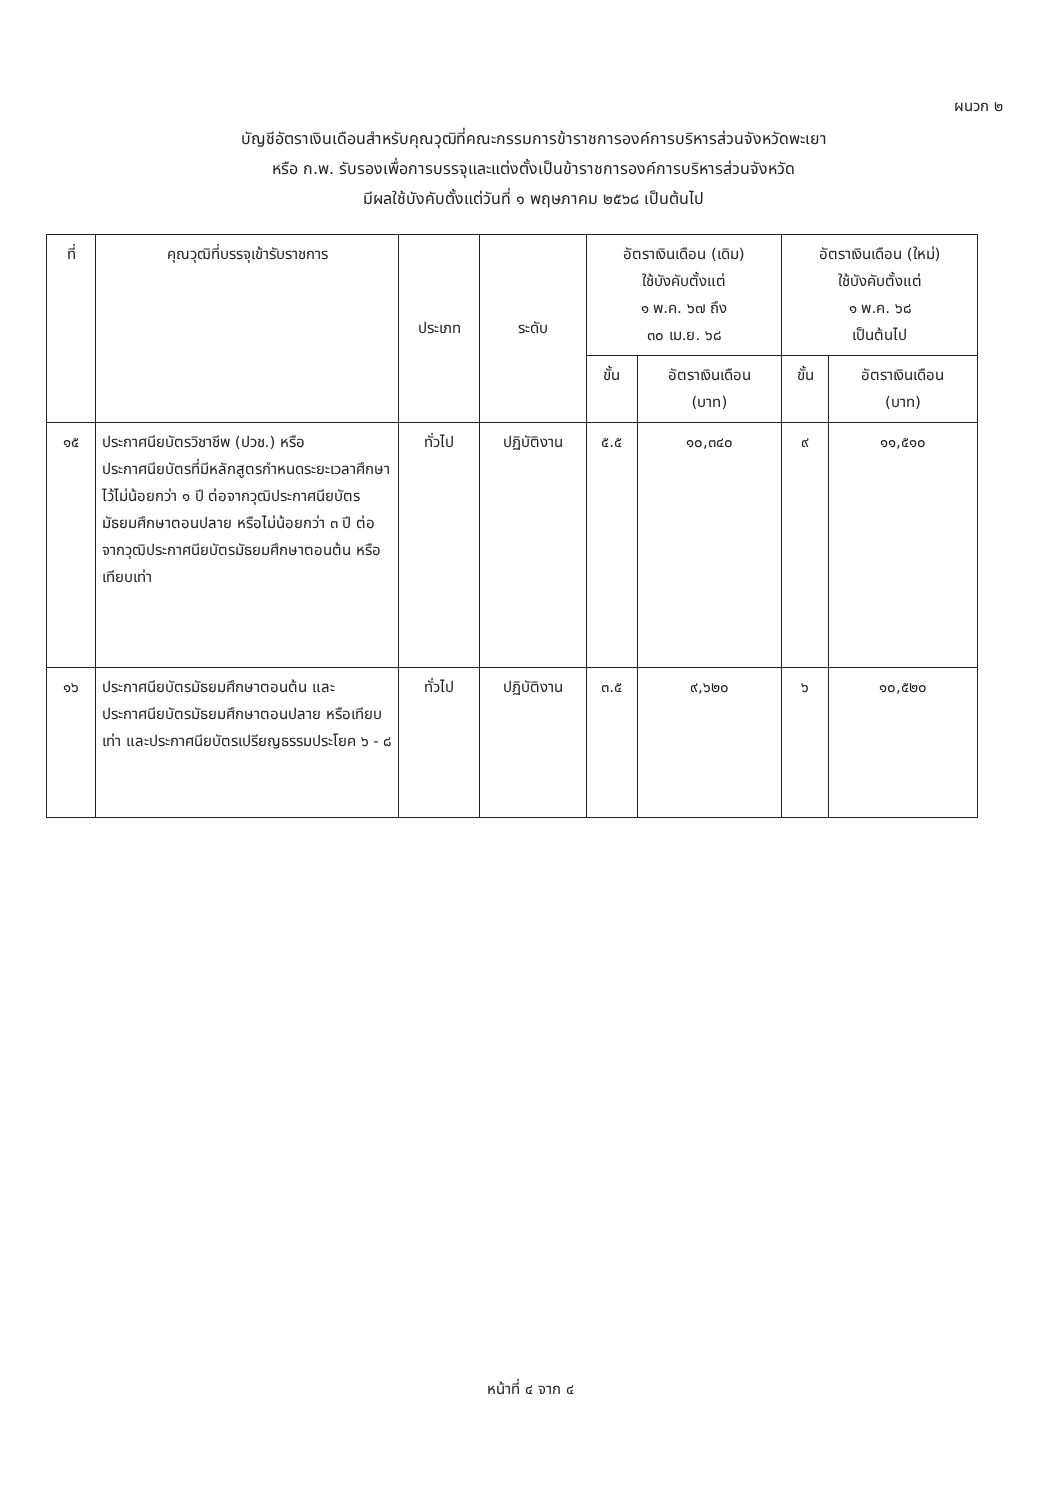ผนวก ๒
บัญชีอัตราเงินเดือนสำหรับคุณวุฒิที่คณะกรรมการข้าราชการองค์การบริหารส่วนจังหวัดพะเยา
หรือ ก.พ. รับรองเพื่อการบรรจุและแต่งตั้งเป็นข้าราชการองค์การบริหารส่วนจังหวัด
มีผลใช้บังคับตั้งแต่วันที่ ๑ พฤษภาคม ๒๕๖๘ เป็นต้นไป
| ที่ | คุณวุฒิที่บรรจุเข้ารับราชการ | ประเภท | ระดับ | อัตราเงินเดือน (เดิม) ใช้บังคับตั้งแต่ ๑ พ.ค. ๖๗ ถึง ๓๐ เม.ย. ๖๘ | | อัตราเงินเดือน (ใหม่) ใช้บังคับตั้งแต่ ๑ พ.ค. ๖๘ เป็นต้นไป | |
| --- | --- | --- | --- | --- | --- | --- | --- |
| | | | | ขั้น | อัตราเงินเดือน (บาท) | ขั้น | อัตราเงินเดือน (บาท) |
| ๑๕ | ประกาศนียบัตรวิชาชีพ (ปวช.) หรือประกาศนียบัตรที่มีหลักสูตรกำหนดระยะเวลาศึกษาไว้ไม่น้อยกว่า ๑ ปี ต่อจากวุฒิประกาศนียบัตรมัธยมศึกษาตอนปลาย หรือไม่น้อยกว่า ๓ ปี ต่อจากวุฒิประกาศนียบัตรมัธยมศึกษาตอนต้น หรือเทียบเท่า | ทั่วไป | ปฏิบัติงาน | ๕.๕ | ๑๐,๓๔๐ | ๙ | ๑๑,๕๑๐ |
| ๑๖ | ประกาศนียบัตรมัธยมศึกษาตอนต้น และประกาศนียบัตรมัธยมศึกษาตอนปลาย หรือเทียบเท่า และประกาศนียบัตรเปรียญธรรมประโยค ๖ - ๘ | ทั่วไป | ปฏิบัติงาน | ๓.๕ | ๙,๖๒๐ | ๖ | ๑๐,๕๒๐ |
หน้าที่ ๔ จาก ๔